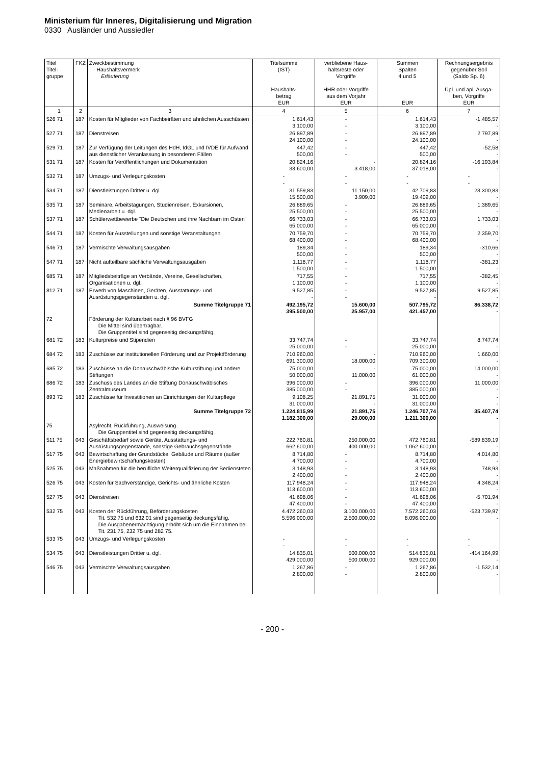Ministerium für Inneres, Digitalisierung und Migration
0330 Ausländer und Aussiedler
| Titel Titel- gruppe | FKZ | Zweckbestimmung Haushaltsvermerk Erläuterung | Titelsumme (IST) Haushalts- betrag EUR | verbliebene Haus- haltsreste oder Vorgriffe HHR oder Vorgriffe aus dem Vorjahr EUR | Summen Spalten 4 und 5 EUR | Rechnungsergebnis gegenüber Soll (Saldo Sp. 6) Üpl. und apl. Ausga- ben, Vorgriffe EUR |
| --- | --- | --- | --- | --- | --- | --- |
| 1 | 2 | 3 | 4 | 5 | 6 | 7 |
| 526 71 | 187 | Kosten für Mitglieder von Fachbeiräten und ähnlichen Ausschüssen | 1.614,43 3.100,00 | - - | 1.614,43 3.100,00 | -1.485,57 - |
| 527 71 | 187 | Dienstreisen | 26.897,89 24.100,00 | - - | 26.897,89 24.100,00 | 2.797,89 - |
| 529 71 | 187 | Zur Verfügung der Leitungen des HdH, IdGL und IVDE für Aufwand aus dienstlicher Veranlassung in besonderen Fällen | 447,42 500,00 | - - | 447,42 500,00 | -52,58 - |
| 531 71 | 187 | Kosten für Veröffentlichungen und Dokumentation | 20.824,16 33.600,00 | - 3.418,00 | 20.824,16 37.018,00 | -16.193,84 - |
| 532 71 | 187 | Umzugs- und Verlegungskosten | - - | - - | - - | - - |
| 534 71 | 187 | Dienstleistungen Dritter u. dgl. | 31.559,83 15.500,00 | 11.150,00 3.909,00 | 42.709,83 19.409,00 | 23.300,83 - |
| 535 71 | 187 | Seminare, Arbeitstagungen, Studienreisen, Exkursionen, Medienarbeit u. dgl. | 26.889,65 25.500,00 | - - | 26.889,65 25.500,00 | 1.389,65 - |
| 537 71 | 187 | Schülerwettbewerbe "Die Deutschen und ihre Nachbarn im Osten" | 66.733,03 65.000,00 | - - | 66.733,03 65.000,00 | 1.733,03 - |
| 544 71 | 187 | Kosten für Ausstellungen und sonstige Veranstaltungen | 70.759,70 68.400,00 | - - | 70.759,70 68.400,00 | 2.359,70 - |
| 546 71 | 187 | Vermischte Verwaltungsausgaben | 189,34 500,00 | - - | 189,34 500,00 | -310,66 - |
| 547 71 | 187 | Nicht aufteilbare sächliche Verwaltungsausgaben | 1.118,77 1.500,00 | - - | 1.118,77 1.500,00 | -381,23 - |
| 685 71 | 187 | Mitgliedsbeiträge an Verbände, Vereine, Gesellschaften, Organisationen u. dgl. | 717,55 1.100,00 | - - | 717,55 1.100,00 | -382,45 - |
| 812 71 | 187 | Erwerb von Maschinen, Geräten, Ausstattungs- und Ausrüstungsgegenständen u. dgl. | 9.527,85 - | - - | 9.527,85 - | 9.527,85 - |
| | | Summe Titelgruppe 71 | 492.195,72 395.500,00 | 15.600,00 25.957,00 | 507.795,72 421.457,00 | 86.338,72 - |
| 72 | | Förderung der Kulturarbeit nach § 96 BVFG Die Mittel sind übertragbar. Die Gruppentitel sind gegenseitig deckungsfähig. | | | | |
| 681 72 | 183 | Kulturpreise und Stipendien | 33.747,74 25.000,00 | - - | 33.747,74 25.000,00 | 8.747,74 - |
| 684 72 | 183 | Zuschüsse zur institutionellen Förderung und zur Projektförderung | 710.960,00 691.300,00 | - 18.000,00 | 710.960,00 709.300,00 | 1.660,00 - |
| 685 72 | 183 | Zuschüsse an die Donauschwäbische Kulturstiftung und andere Stiftungen | 75.000,00 50.000,00 | - 11.000,00 | 75.000,00 61.000,00 | 14.000,00 - |
| 686 72 | 183 | Zuschuss des Landes an die Stiftung Donauschwäbisches Zentralmuseum | 396.000,00 385.000,00 | - - | 396.000,00 385.000,00 | 11.000,00 - |
| 893 72 | 183 | Zuschüsse für Investitionen an Einrichtungen der Kulturpflege | 9.108,25 31.000,00 | 21.891,75 - | 31.000,00 31.000,00 | - - |
| | | Summe Titelgruppe 72 | 1.224.815,99 1.182.300,00 | 21.891,75 29.000,00 | 1.246.707,74 1.211.300,00 | 35.407,74 - |
| 75 | | Asylrecht, Rückführung, Ausweisung Die Gruppentitel sind gegenseitig deckungsfähig. | | | | |
| 511 75 | 043 | Geschäftsbedarf sowie Geräte, Ausstattungs- und Ausrüstungsgegenstände, sonstige Gebrauchsgegenstände | 222.760,81 662.600,00 | 250.000,00 400.000,00 | 472.760,81 1.062.600,00 | -589.839,19 - |
| 517 75 | 043 | Bewirtschaftung der Grundstücke, Gebäude und Räume (außer Energiebewirtschaftungskosten) | 8.714,80 4.700,00 | - - | 8.714,80 4.700,00 | 4.014,80 - |
| 525 75 | 043 | Maßnahmen für die berufliche Weiterqualifizierung der Bediensteten | 3.148,93 2.400,00 | - - | 3.148,93 2.400,00 | 748,93 - |
| 526 75 | 043 | Kosten für Sachverständige, Gerichts- und ähnliche Kosten | 117.948,24 113.600,00 | - - | 117.948,24 113.600,00 | 4.348,24 - |
| 527 75 | 043 | Dienstreisen | 41.698,06 47.400,00 | - - | 41.698,06 47.400,00 | -5.701,94 - |
| 532 75 | 043 | Kosten der Rückführung, Beförderungskosten Tit. 532 75 und 632 01 sind gegenseitig deckungsfähig. Die Ausgabenermächtigung erhöht sich um die Einnahmen bei Tit. 231 75, 232 75 und 282 75. | 4.472.260,03 5.596.000,00 | 3.100.000,00 2.500.000,00 | 7.572.260,03 8.096.000,00 | -523.739,97 - |
| 533 75 | 043 | Umzugs- und Verlegungskosten | - - | - - | - - | - - |
| 534 75 | 043 | Dienstleistungen Dritter u. dgl. | 14.835,01 429.000,00 | 500.000,00 500.000,00 | 514.835,01 929.000,00 | -414.164,99 - |
| 546 75 | 043 | Vermischte Verwaltungsausgaben | 1.267,86 2.800,00 | - - | 1.267,86 2.800,00 | -1.532,14 - |
- 200 -